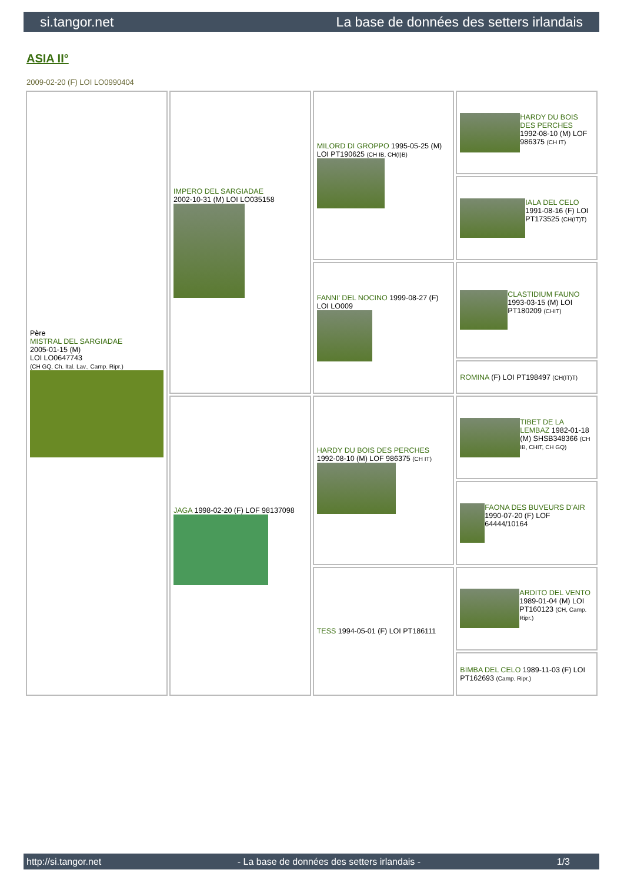si.tangor.net La base de données des setters irlandais
ASIA II°
2009-02-20 (F) LOI LO0990404
| Père MISTRAL DEL SARGIADAE 2005-01-15 (M) LOI LO0647743 (CH GQ, Ch. Ital. Lav., Camp. Ripr.) | IMPERO DEL SARGIADAE 2002-10-31 (M) LOI LO035158 | MILORD DI GROPPO 1995-05-25 (M) LOI PT190625 (CH IB, CH(I)B) | HARDY DU BOIS DES PERCHES 1992-08-10 (M) LOF 986375 (CH IT) |
| | | | IALA DEL CELO 1991-08-16 (F) LOI PT173525 (CH(IT)T) |
| | | FANNI' DEL NOCINO 1999-08-27 (F) LOI LO009 | CLASTIDIUM FAUNO 1993-03-15 (M) LOI PT180209 (CHIT) |
| | | | ROMINA (F) LOI PT198497 (CH(IT)T) |
| | JAGA 1998-02-20 (F) LOF 98137098 | HARDY DU BOIS DES PERCHES 1992-08-10 (M) LOF 986375 (CH IT) | TIBET DE LA LEMBAZ 1982-01-18 (M) SHSB348366 (CH IB, CHIT, CH GQ) |
| | | | FAONA DES BUVEURS D'AIR 1990-07-20 (F) LOF 64444/10164 |
| | | TESS 1994-05-01 (F) LOI PT186111 | ARDITO DEL VENTO 1989-01-04 (M) LOI PT160123 (CH, Camp. Ripr.) |
| | | | BIMBA DEL CELO 1989-11-03 (F) LOI PT162693 (Camp. Ripr.) |
http://si.tangor.net - La base de données des setters irlandais - 1/3